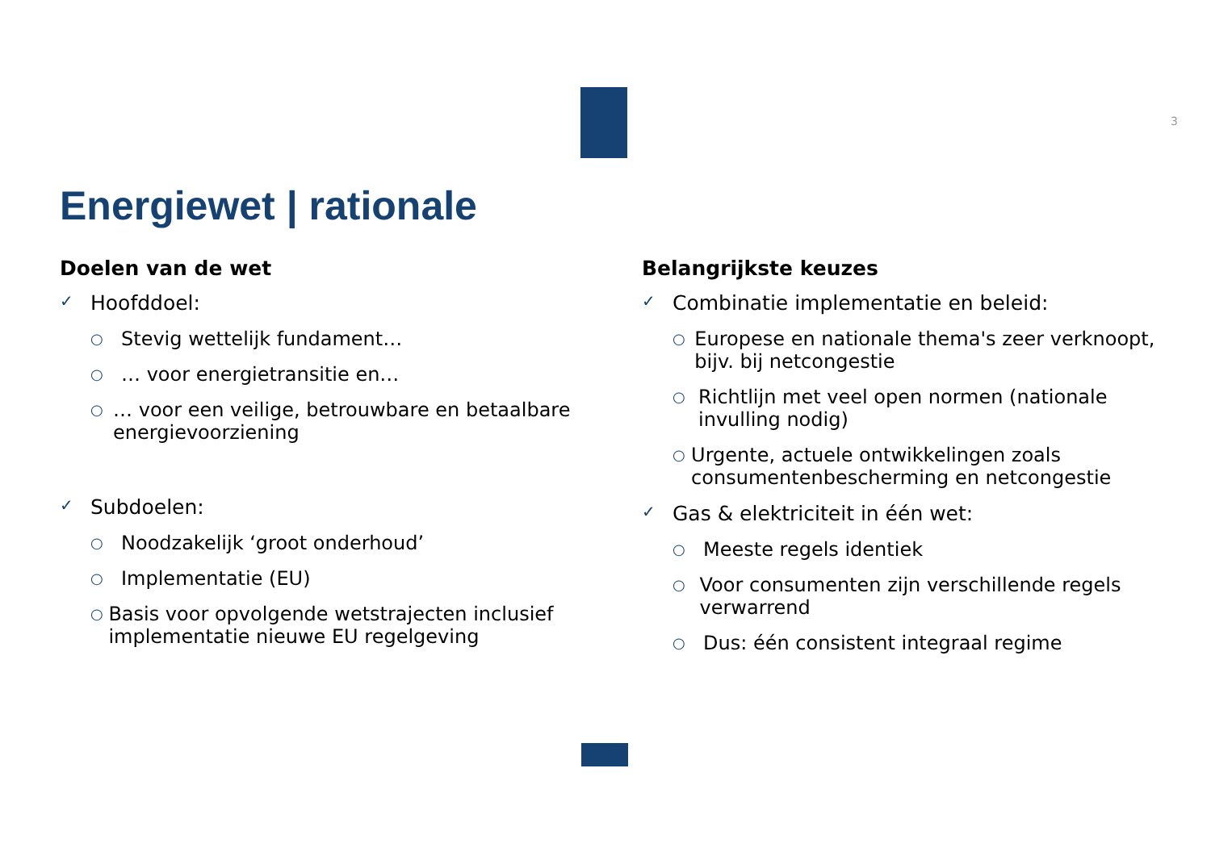3
Energiewet | rationale
Doelen van de wet
✓ Hoofddoel:
○ Stevig wettelijk fundament…
○ … voor energietransitie en…
○ … voor een veilige, betrouwbare en betaalbare energievoorziening
✓ Subdoelen:
○ Noodzakelijk ‘groot onderhoud’
○ Implementatie (EU)
○ Basis voor opvolgende wetstrajecten inclusief implementatie nieuwe EU regelgeving
Belangrijkste keuzes
✓ Combinatie implementatie en beleid:
○ Europese en nationale thema's zeer verknoopt, bijv. bij netcongestie
○ Richtlijn met veel open normen (nationale invulling nodig)
○ Urgente, actuele ontwikkelingen zoals consumentenbescherming en netcongestie
✓ Gas & elektriciteit in één wet:
○ Meeste regels identiek
○ Voor consumenten zijn verschillende regels verwarrend
○ Dus: één consistent integraal regime